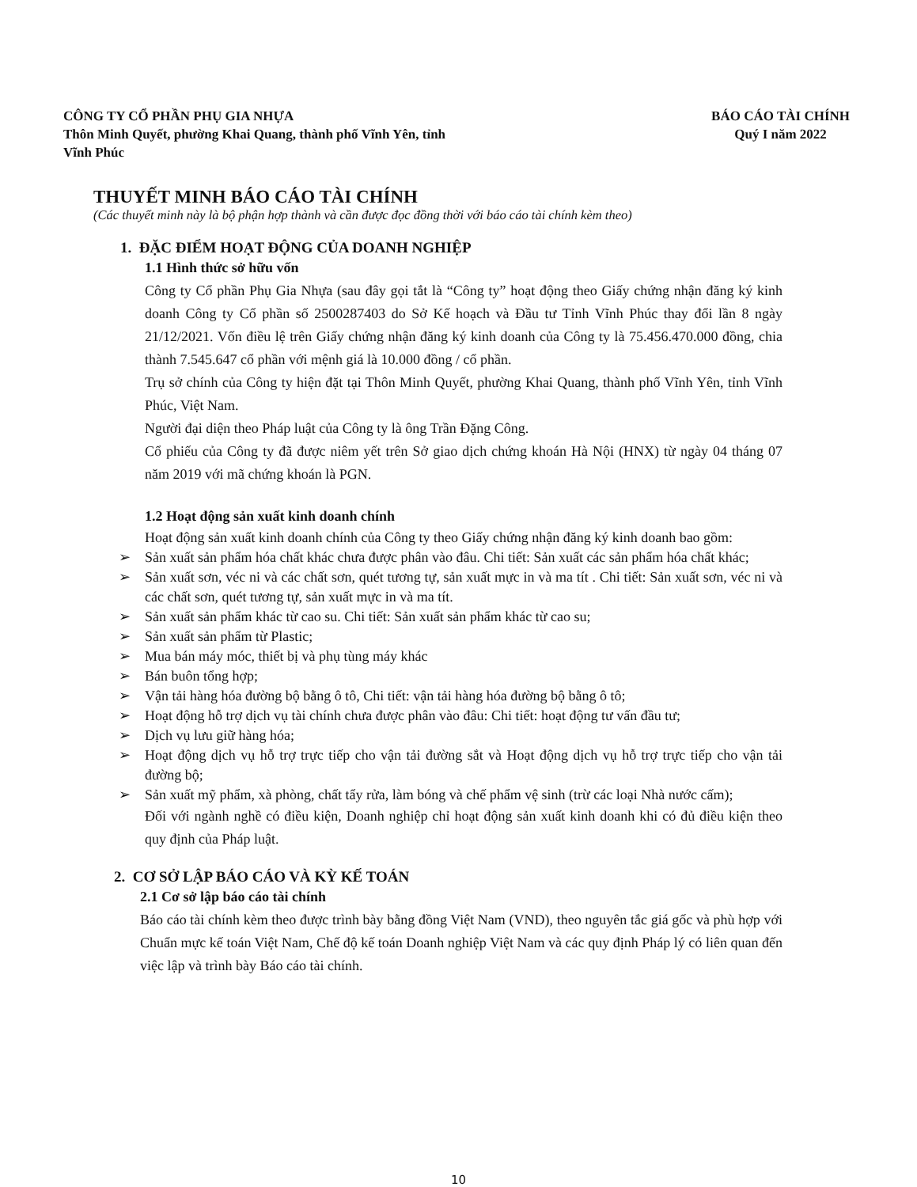CÔNG TY CỔ PHẦN PHỤ GIA NHỰA
Thôn Minh Quyết, phường Khai Quang, thành phố Vĩnh Yên, tỉnh
Vĩnh Phúc
BÁO CÁO TÀI CHÍNH
Quý I năm 2022
THUYẾT MINH BÁO CÁO TÀI CHÍNH
(Các thuyết minh này là bộ phận hợp thành và cần được đọc đồng thời với báo cáo tài chính kèm theo)
1. ĐẶC ĐIỂM HOẠT ĐỘNG CỦA DOANH NGHIỆP
1.1 Hình thức sở hữu vốn
Công ty Cổ phần Phụ Gia Nhựa (sau đây gọi tắt là “Công ty” hoạt động theo Giấy chứng nhận đăng ký kinh doanh Công ty Cổ phần số 2500287403 do Sở Kế hoạch và Đầu tư Tỉnh Vĩnh Phúc thay đổi lần 8 ngày 21/12/2021. Vốn điều lệ trên Giấy chứng nhận đăng ký kinh doanh của Công ty là 75.456.470.000 đồng, chia thành 7.545.647 cổ phần với mệnh giá là 10.000 đồng / cổ phần.
Trụ sở chính của Công ty hiện đặt tại Thôn Minh Quyết, phường Khai Quang, thành phố Vĩnh Yên, tỉnh Vĩnh Phúc, Việt Nam.
Người đại diện theo Pháp luật của Công ty là ông Trần Đặng Công.
Cổ phiếu của Công ty đã được niêm yết trên Sở giao dịch chứng khoán Hà Nội (HNX) từ ngày 04 tháng 07 năm 2019 với mã chứng khoán là PGN.
1.2 Hoạt động sản xuất kinh doanh chính
Hoạt động sản xuất kinh doanh chính của Công ty theo Giấy chứng nhận đăng ký kinh doanh bao gồm:
➢ Sản xuất sản phẩm hóa chất khác chưa được phân vào đâu. Chi tiết: Sản xuất các sản phẩm hóa chất khác;
➢ Sản xuất sơn, véc ni và các chất sơn, quét tương tự, sản xuất mực in và ma tít . Chi tiết: Sản xuất sơn, véc ni và các chất sơn, quét tương tự, sản xuất mực in và ma tít.
➢ Sản xuất sản phẩm khác từ cao su. Chi tiết: Sản xuất sản phẩm khác từ cao su;
➢ Sản xuất sản phẩm từ Plastic;
➢ Mua bán máy móc, thiết bị và phụ tùng máy khác
➢ Bán buôn tổng hợp;
➢ Vận tải hàng hóa đường bộ bằng ô tô, Chi tiết: vận tải hàng hóa đường bộ bằng ô tô;
➢ Hoạt động hỗ trợ dịch vụ tài chính chưa được phân vào đâu: Chi tiết: hoạt động tư vấn đầu tư;
➢ Dịch vụ lưu giữ hàng hóa;
➢ Hoạt động dịch vụ hỗ trợ trực tiếp cho vận tải đường sắt và Hoạt động dịch vụ hỗ trợ trực tiếp cho vận tải đường bộ;
➢ Sản xuất mỹ phẩm, xà phòng, chất tẩy rửa, làm bóng và chế phẩm vệ sinh (trừ các loại Nhà nước cấm);
Đối với ngành nghề có điều kiện, Doanh nghiệp chỉ hoạt động sản xuất kinh doanh khi có đủ điều kiện theo quy định của Pháp luật.
2. CƠ SỞ LẬP BÁO CÁO VÀ KỲ KẾ TOÁN
2.1 Cơ sở lập báo cáo tài chính
Báo cáo tài chính kèm theo được trình bày bằng đồng Việt Nam (VND), theo nguyên tắc giá gốc và phù hợp với Chuẩn mực kế toán Việt Nam, Chế độ kế toán Doanh nghiệp Việt Nam và các quy định Pháp lý có liên quan đến việc lập và trình bày Báo cáo tài chính.
10